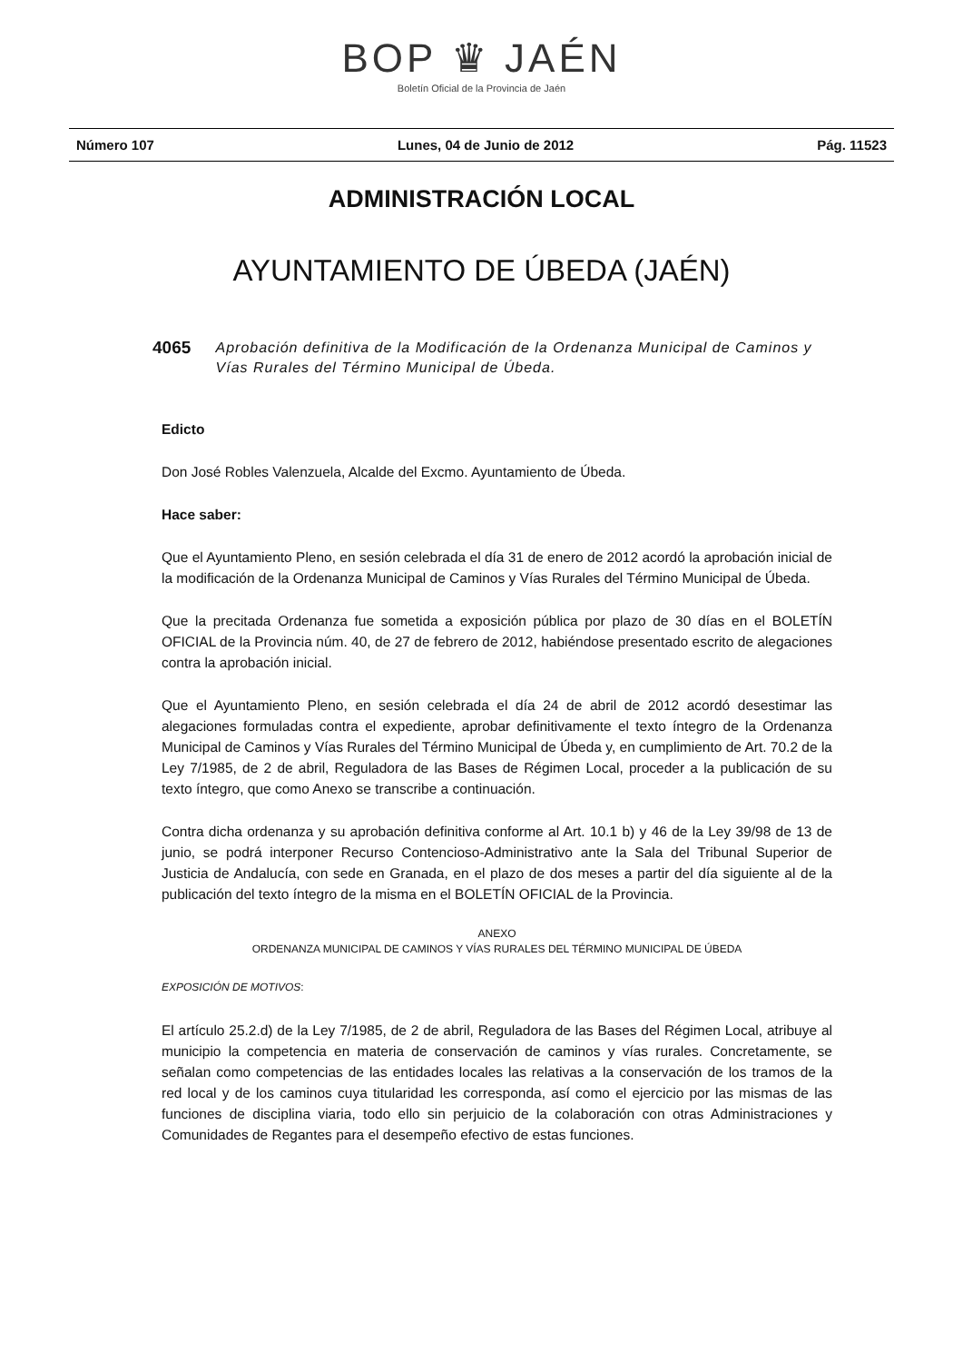BOP ♛ JAÉN
Boletín Oficial de la Provincia de Jaén
Número 107 Lunes, 04 de Junio de 2012 Pág. 11523
ADMINISTRACIÓN LOCAL
AYUNTAMIENTO DE ÚBEDA (JAÉN)
4065 Aprobación definitiva de la Modificación de la Ordenanza Municipal de Caminos y Vías Rurales del Término Municipal de Úbeda.
Edicto
Don José Robles Valenzuela, Alcalde del Excmo. Ayuntamiento de Úbeda.
Hace saber:
Que el Ayuntamiento Pleno, en sesión celebrada el día 31 de enero de 2012 acordó la aprobación inicial de la modificación de la Ordenanza Municipal de Caminos y Vías Rurales del Término Municipal de Úbeda.
Que la precitada Ordenanza fue sometida a exposición pública por plazo de 30 días en el BOLETÍN OFICIAL de la Provincia núm. 40, de 27 de febrero de 2012, habiéndose presentado escrito de alegaciones contra la aprobación inicial.
Que el Ayuntamiento Pleno, en sesión celebrada el día 24 de abril de 2012 acordó desestimar las alegaciones formuladas contra el expediente, aprobar definitivamente el texto íntegro de la Ordenanza Municipal de Caminos y Vías Rurales del Término Municipal de Úbeda y, en cumplimiento de Art. 70.2 de la Ley 7/1985, de 2 de abril, Reguladora de las Bases de Régimen Local, proceder a la publicación de su texto íntegro, que como Anexo se transcribe a continuación.
Contra dicha ordenanza y su aprobación definitiva conforme al Art. 10.1 b) y 46 de la Ley 39/98 de 13 de junio, se podrá interponer Recurso Contencioso-Administrativo ante la Sala del Tribunal Superior de Justicia de Andalucía, con sede en Granada, en el plazo de dos meses a partir del día siguiente al de la publicación del texto íntegro de la misma en el BOLETÍN OFICIAL de la Provincia.
ANEXO
ORDENANZA MUNICIPAL DE CAMINOS Y VÍAS RURALES DEL TÉRMINO MUNICIPAL DE ÚBEDA
EXPOSICIÓN DE MOTIVOS:
El artículo 25.2.d) de la Ley 7/1985, de 2 de abril, Reguladora de las Bases del Régimen Local, atribuye al municipio la competencia en materia de conservación de caminos y vías rurales. Concretamente, se señalan como competencias de las entidades locales las relativas a la conservación de los tramos de la red local y de los caminos cuya titularidad les corresponda, así como el ejercicio por las mismas de las funciones de disciplina viaria, todo ello sin perjuicio de la colaboración con otras Administraciones y Comunidades de Regantes para el desempeño efectivo de estas funciones.